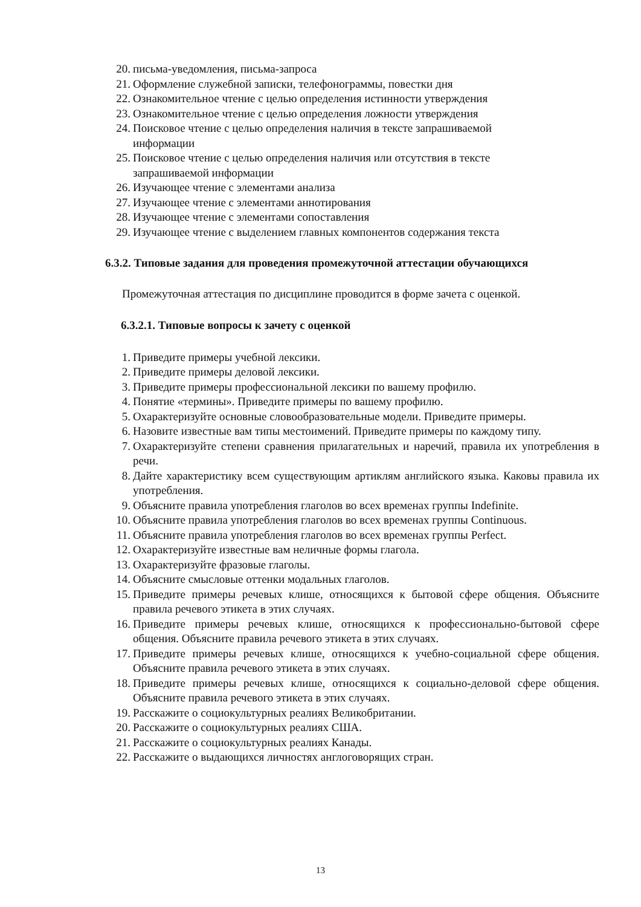20. письма-уведомления, письма-запроса
21. Оформление служебной записки, телефонограммы, повестки дня
22. Ознакомительное чтение с целью определения истинности утверждения
23. Ознакомительное чтение с целью определения ложности утверждения
24. Поисковое чтение с целью определения наличия в тексте запрашиваемой
информации
25. Поисковое чтение с целью определения наличия или отсутствия в тексте
запрашиваемой информации
26. Изучающее чтение с элементами анализа
27. Изучающее чтение с элементами аннотирования
28. Изучающее чтение с элементами сопоставления
29. Изучающее чтение с выделением главных компонентов содержания текста
6.3.2. Типовые задания для проведения промежуточной аттестации обучающихся
Промежуточная аттестация по дисциплине проводится в форме зачета с оценкой.
6.3.2.1. Типовые вопросы к зачету с оценкой
1. Приведите примеры учебной лексики.
2. Приведите примеры деловой лексики.
3. Приведите примеры профессиональной лексики по вашему профилю.
4. Понятие «термины». Приведите примеры по вашему профилю.
5. Охарактеризуйте основные словообразовательные модели. Приведите примеры.
6. Назовите известные вам типы местоимений. Приведите примеры по каждому типу.
7. Охарактеризуйте степени сравнения прилагательных и наречий, правила их употребления в речи.
8. Дайте характеристику всем существующим артиклям английского языка. Каковы правила их употребления.
9. Объясните правила употребления глаголов во всех временах группы Indefinite.
10. Объясните правила употребления глаголов во всех временах группы Continuous.
11. Объясните правила употребления глаголов во всех временах группы Perfect.
12. Охарактеризуйте известные вам неличные формы глагола.
13. Охарактеризуйте фразовые глаголы.
14. Объясните смысловые оттенки модальных глаголов.
15. Приведите примеры речевых клише, относящихся к бытовой сфере общения. Объясните правила речевого этикета в этих случаях.
16. Приведите примеры речевых клише, относящихся к профессионально-бытовой сфере общения. Объясните правила речевого этикета в этих случаях.
17. Приведите примеры речевых клише, относящихся к учебно-социальной сфере общения. Объясните правила речевого этикета в этих случаях.
18. Приведите примеры речевых клише, относящихся к социально-деловой сфере общения. Объясните правила речевого этикета в этих случаях.
19. Расскажите о социокультурных реалиях Великобритании.
20. Расскажите о социокультурных реалиях США.
21. Расскажите о социокультурных реалиях Канады.
22. Расскажите о выдающихся личностях англоговорящих стран.
13